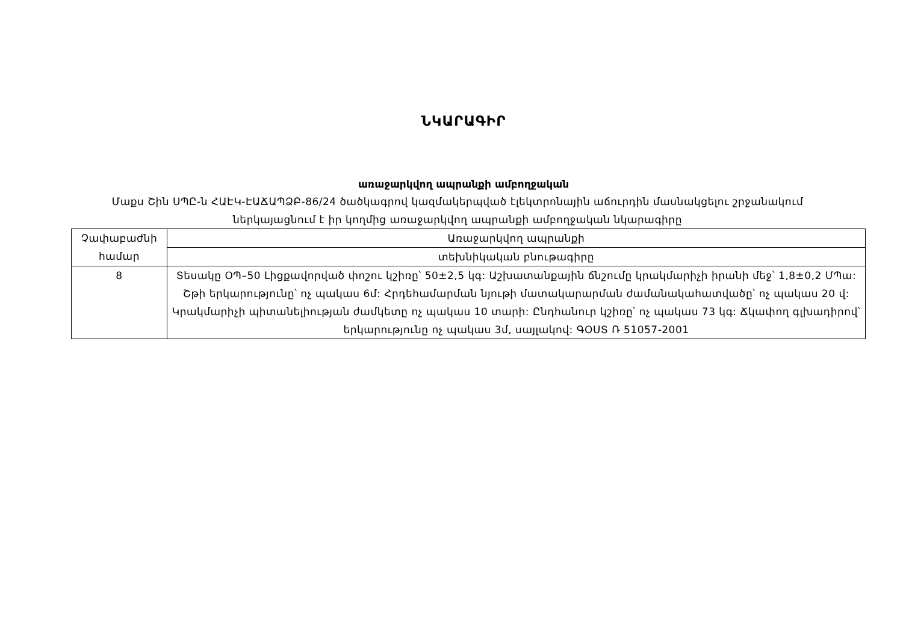ՆԿԱՐԱԳԻՐ
առաջարկվող ապրանքի ամբողջական
Մաքս Շին ՍՊԸ-ն ՀԱԷԿ-ԷԱՃԱՊՁԲ-86/24 ծածկագրով կազմակերպված էլեկտրոնային աճուրդին մասնակցելու շրջանակում ներկայացնում է իր կողմից առաջարկվող ապրանքի ամբողջական նկարագիրը
| Չափաբաժնի համար | Առաջարկվող ապրանքի |
| | տեխնիկական բնութագիրը |
| 8 | Տեսակը ՕՊ–50 Լիցքավորված փոշու կշիռը՝ 50±2,5 կգ: Աշխատանքային ճնշումը կրակմարիչի իրանի մեջ՝ 1,8±0,2 ՄՊա: Շթի երկարությունը՝ ոչ պակաս 6մ: Հրդեհամարման նյութի մատակարարման ժամանակահատվածը՝ ոչ պակաս 20 վ: Կրակմարիչի պիտանելիության ժամկետը ոչ պակաս 10 տարի: Ընդհանուր կշիռը՝ ոչ պակաս 73 կգ: Ճկափող գլխադիրով՝ երկարությունը ոչ պակաս 3մ, սայլակով: ԳՕՍՏ Ռ 51057-2001 |